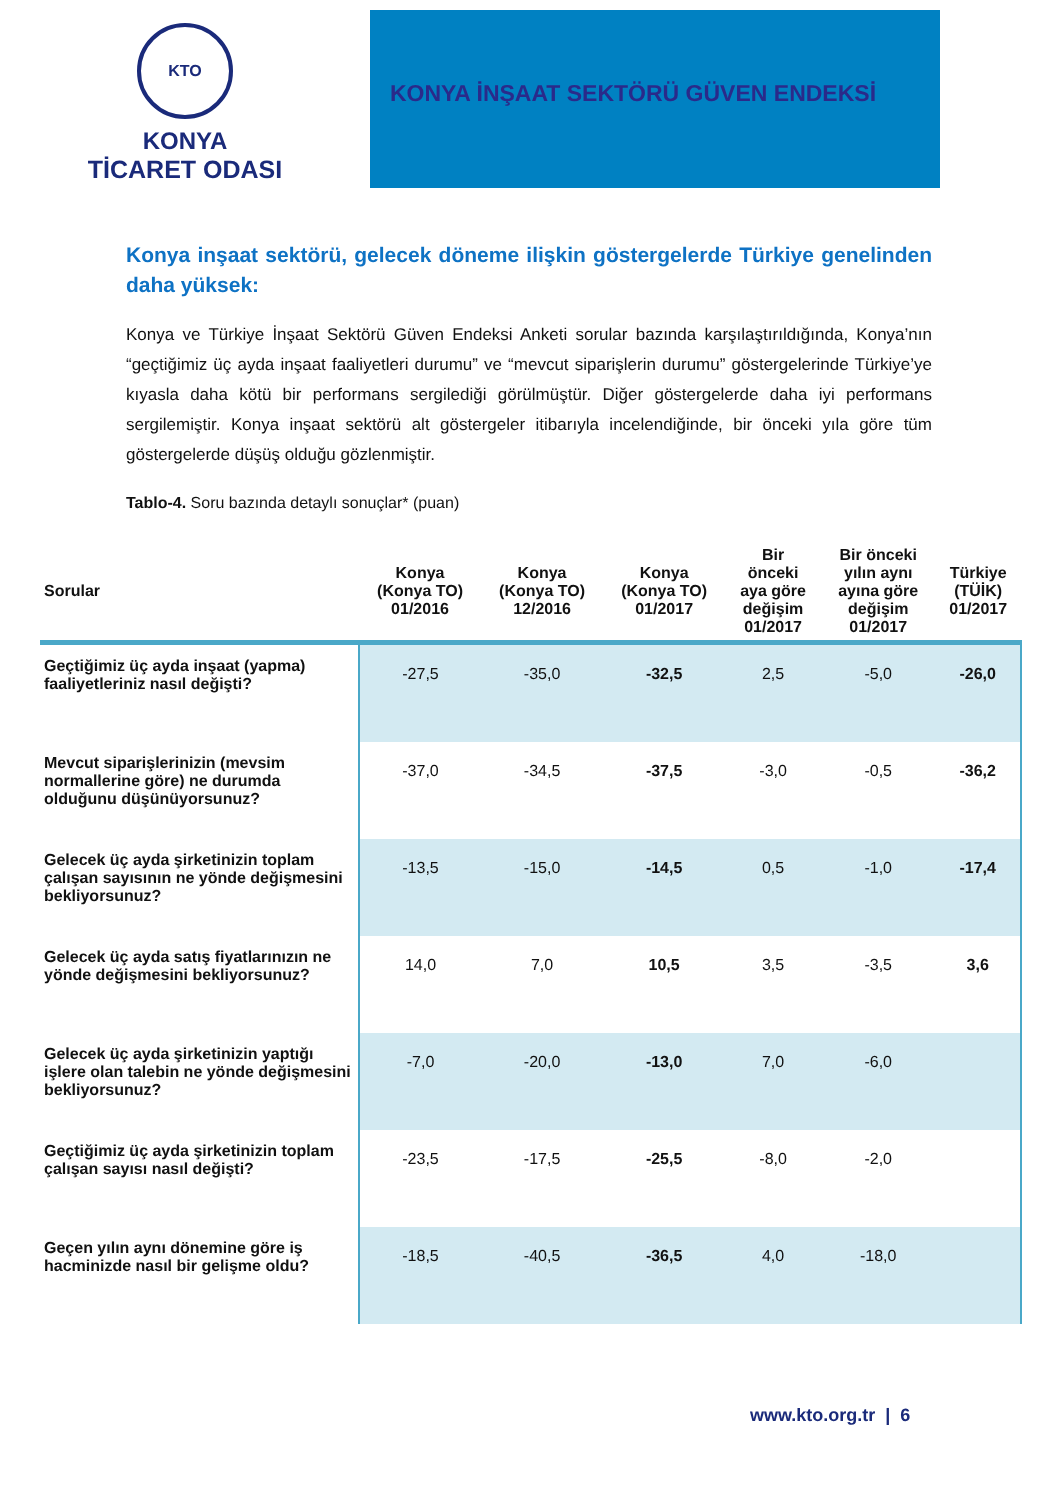KTO
KONYA
TİCARET ODASI
KONYA İNŞAAT SEKTÖRÜ GÜVEN ENDEKSİ
Konya inşaat sektörü, gelecek döneme ilişkin göstergelerde Türkiye genelinden daha yüksek:
Konya ve Türkiye İnşaat Sektörü Güven Endeksi Anketi sorular bazında karşılaştırıldığında, Konya’nın “geçtiğimiz üç ayda inşaat faaliyetleri durumu” ve “mevcut siparişlerin durumu” göstergelerinde Türkiye’ye kıyasla daha kötü bir performans sergilediği görülmüştür. Diğer göstergelerde daha iyi performans sergilemiştir. Konya inşaat sektörü alt göstergeler itibarıyla incelendiğinde, bir önceki yıla göre tüm göstergelerde düşüş olduğu gözlenmiştir.
Tablo-4. Soru bazında detaylı sonuçlar* (puan)
| Sorular | Konya (Konya TO) 01/2016 | Konya (Konya TO) 12/2016 | Konya (Konya TO) 01/2017 | Bir önceki aya göre değişim 01/2017 | Bir önceki yılın aynı ayına göre değişim 01/2017 | Türkiye (TÜİK) 01/2017 |
| --- | --- | --- | --- | --- | --- | --- |
| Geçtiğimiz üç ayda inşaat (yapma) faaliyetleriniz nasıl değişti? | -27,5 | -35,0 | -32,5 | 2,5 | -5,0 | -26,0 |
| Mevcut siparişlerinizin (mevsim normallerine göre) ne durumda olduğunu düşünüyorsunuz? | -37,0 | -34,5 | -37,5 | -3,0 | -0,5 | -36,2 |
| Gelecek üç ayda şirketinizin toplam çalışan sayısının ne yönde değişmesini bekliyorsunuz? | -13,5 | -15,0 | -14,5 | 0,5 | -1,0 | -17,4 |
| Gelecek üç ayda satış fiyatlarınızın ne yönde değişmesini bekliyorsunuz? | 14,0 | 7,0 | 10,5 | 3,5 | -3,5 | 3,6 |
| Gelecek üç ayda şirketinizin yaptığı işlere olan talebin ne yönde değişmesini bekliyorsunuz? | -7,0 | -20,0 | -13,0 | 7,0 | -6,0 | |
| Geçtiğimiz üç ayda şirketinizin toplam çalışan sayısı nasıl değişti? | -23,5 | -17,5 | -25,5 | -8,0 | -2,0 | |
| Geçen yılın aynı dönemine göre iş hacminizde nasıl bir gelişme oldu? | -18,5 | -40,5 | -36,5 | 4,0 | -18,0 | |
www.kto.org.tr | 6